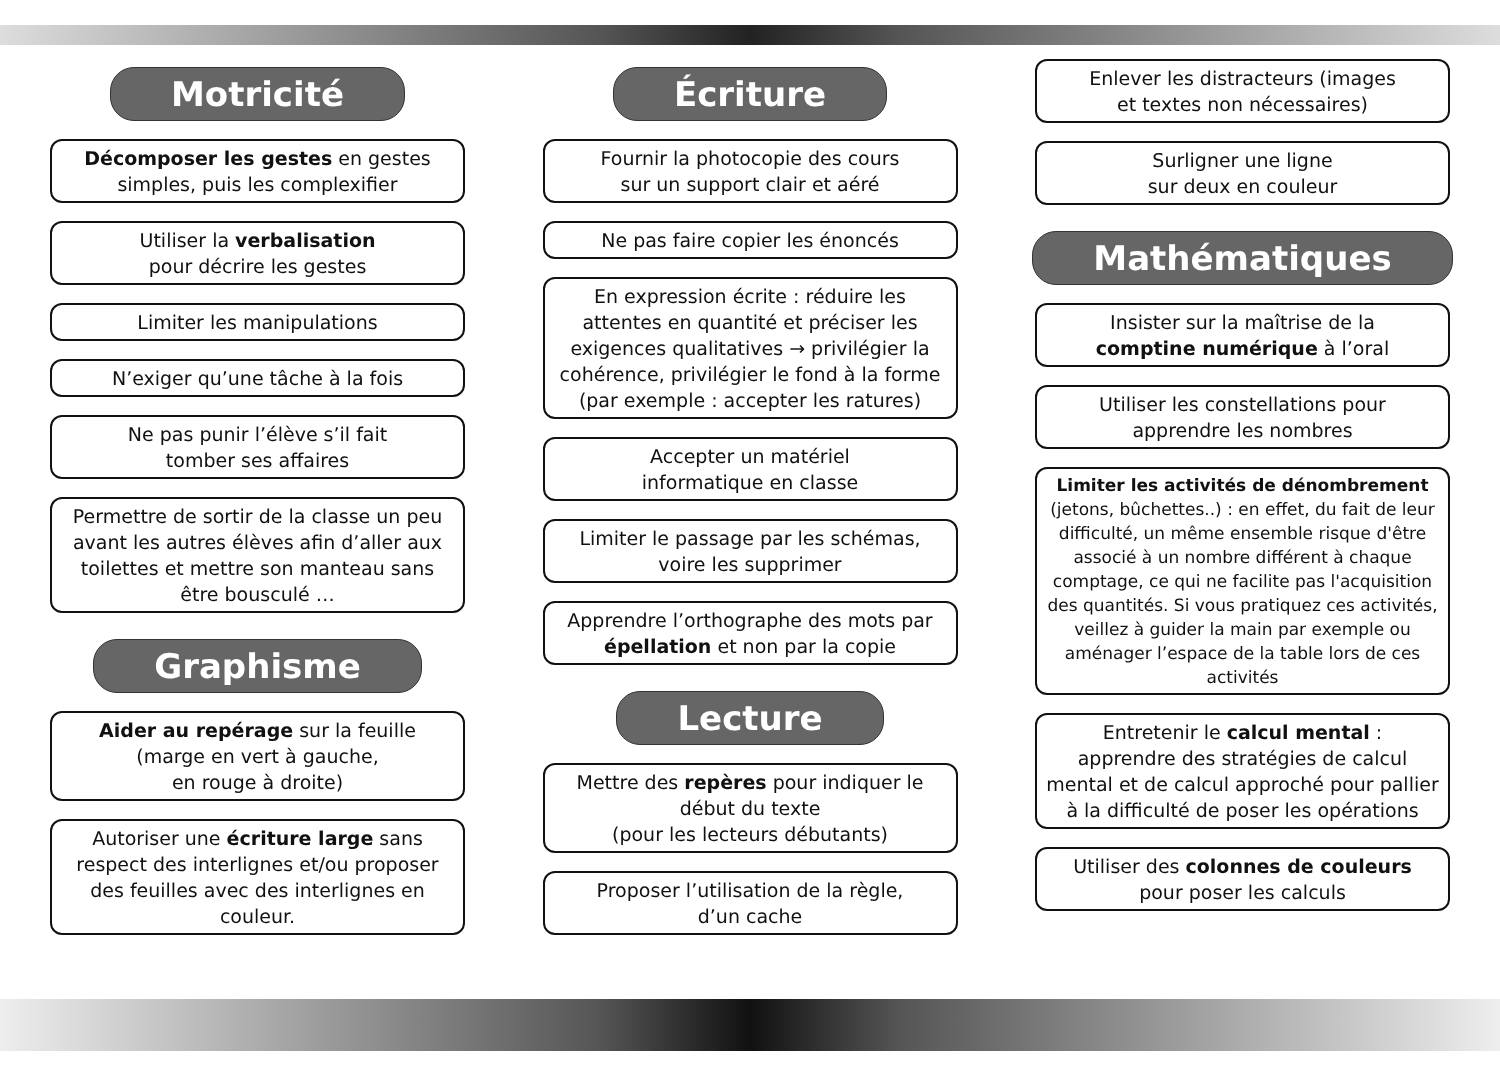Motricité
Décomposer les gestes en gestes simples, puis les complexifier
Utiliser la verbalisation
pour décrire les gestes
Limiter les manipulations
N’exiger qu’une tâche à la fois
Ne pas punir l’élève s’il fait
tomber ses affaires
Permettre de sortir de la classe un peu avant les autres élèves afin d’aller aux toilettes et mettre son manteau sans être bousculé …
Graphisme
Aider au repérage sur la feuille
(marge en vert à gauche,
en rouge à droite)
Autoriser une écriture large sans respect des interlignes et/ou proposer des feuilles avec des interlignes en couleur.
Écriture
Fournir la photocopie des cours
sur un support clair et aéré
Ne pas faire copier les énoncés
En expression écrite : réduire les attentes en quantité et préciser les exigences qualitatives → privilégier la cohérence, privilégier le fond à la forme (par exemple : accepter les ratures)
Accepter un matériel
informatique en classe
Limiter le passage par les schémas,
voire les supprimer
Apprendre l’orthographe des mots par épellation et non par la copie
Lecture
Mettre des repères pour indiquer le début du texte
(pour les lecteurs débutants)
Proposer l’utilisation de la règle,
d’un cache
Enlever les distracteurs (images
et textes non nécessaires)
Surligner une ligne
sur deux en couleur
Mathématiques
Insister sur la maîtrise de la
comptine numérique à l’oral
Utiliser les constellations pour
apprendre les nombres
Limiter les activités de dénombrement (jetons, bûchettes..) : en effet, du fait de leur difficulté, un même ensemble risque d'être associé à un nombre différent à chaque comptage, ce qui ne facilite pas l'acquisition des quantités. Si vous pratiquez ces activités, veillez à guider la main par exemple ou aménager l’espace de la table lors de ces activités
Entretenir le calcul mental :
apprendre des stratégies de calcul mental et de calcul approché pour pallier à la difficulté de poser les opérations
Utiliser des colonnes de couleurs
pour poser les calculs